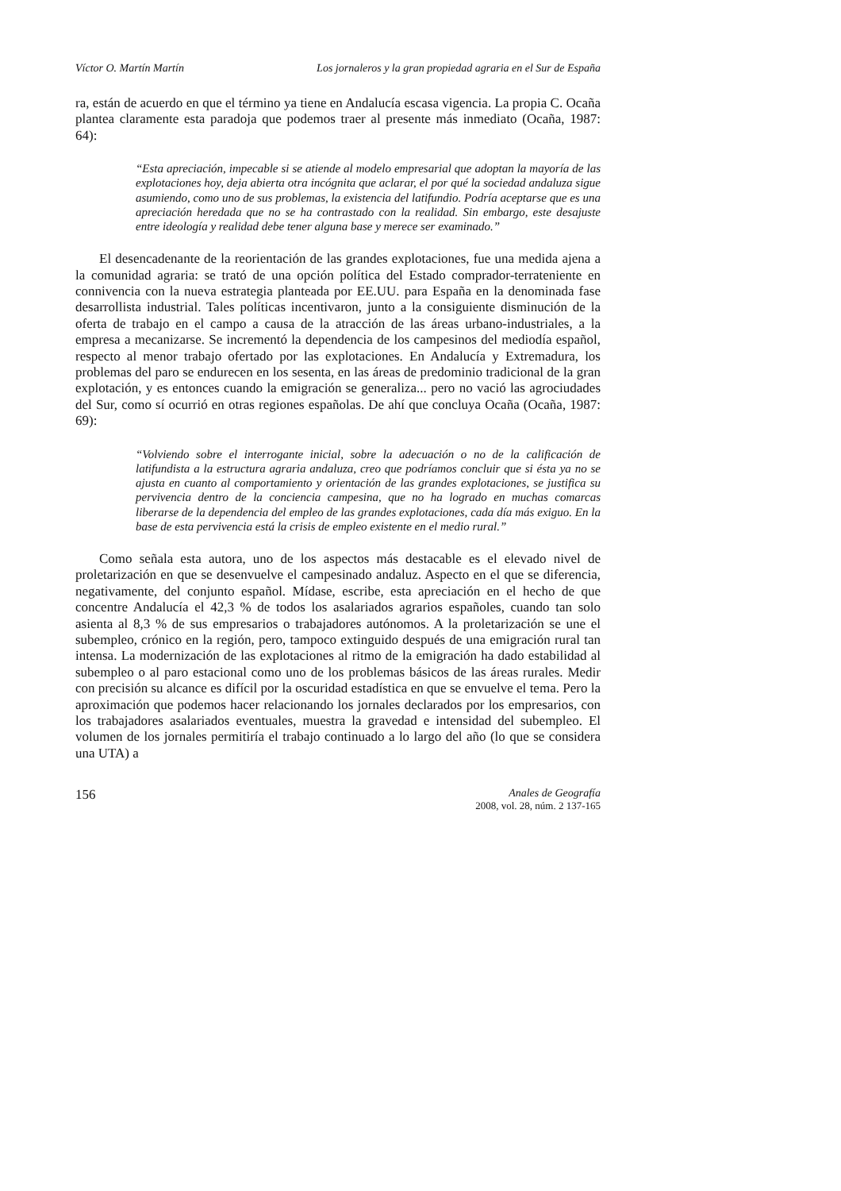Víctor O. Martín Martín Los jornaleros y la gran propiedad agraria en el Sur de España
ra, están de acuerdo en que el término ya tiene en Andalucía escasa vigencia. La propia C. Ocaña plantea claramente esta paradoja que podemos traer al presente más inmediato (Ocaña, 1987: 64):
“Esta apreciación, impecable si se atiende al modelo empresarial que adoptan la mayoría de las explotaciones hoy, deja abierta otra incógnita que aclarar, el por qué la sociedad andaluza sigue asumiendo, como uno de sus problemas, la existencia del latifundio. Podría aceptarse que es una apreciación heredada que no se ha contrastado con la realidad. Sin embargo, este desajuste entre ideología y realidad debe tener alguna base y merece ser examinado.”
El desencadenante de la reorientación de las grandes explotaciones, fue una medida ajena a la comunidad agraria: se trató de una opción política del Estado comprador-terrateniente en connivencia con la nueva estrategia planteada por EE.UU. para España en la denominada fase desarrollista industrial. Tales políticas incentivaron, junto a la consiguiente disminución de la oferta de trabajo en el campo a causa de la atracción de las áreas urbano-industriales, a la empresa a mecanizarse. Se incrementó la dependencia de los campesinos del mediodía español, respecto al menor trabajo ofertado por las explotaciones. En Andalucía y Extremadura, los problemas del paro se endurecen en los sesenta, en las áreas de predominio tradicional de la gran explotación, y es entonces cuando la emigración se generaliza... pero no vació las agrociudades del Sur, como sí ocurrió en otras regiones españolas. De ahí que concluya Ocaña (Ocaña, 1987: 69):
“Volviendo sobre el interrogante inicial, sobre la adecuación o no de la calificación de latifundista a la estructura agraria andaluza, creo que podríamos concluir que si ésta ya no se ajusta en cuanto al comportamiento y orientación de las grandes explotaciones, se justifica su pervivencia dentro de la conciencia campesina, que no ha logrado en muchas comarcas liberarse de la dependencia del empleo de las grandes explotaciones, cada día más exiguo. En la base de esta pervivencia está la crisis de empleo existente en el medio rural.”
Como señala esta autora, uno de los aspectos más destacable es el elevado nivel de proletarización en que se desenvuelve el campesinado andaluz. Aspecto en el que se diferencia, negativamente, del conjunto español. Mídase, escribe, esta apreciación en el hecho de que concentre Andalucía el 42,3 % de todos los asalariados agrarios españoles, cuando tan solo asienta al 8,3 % de sus empresarios o trabajadores autónomos. A la proletarización se une el subempleo, crónico en la región, pero, tampoco extinguido después de una emigración rural tan intensa. La modernización de las explotaciones al ritmo de la emigración ha dado estabilidad al subempleo o al paro estacional como uno de los problemas básicos de las áreas rurales. Medir con precisión su alcance es difícil por la oscuridad estadística en que se envuelve el tema. Pero la aproximación que podemos hacer relacionando los jornales declarados por los empresarios, con los trabajadores asalariados eventuales, muestra la gravedad e intensidad del subempleo. El volumen de los jornales permitiría el trabajo continuado a lo largo del año (lo que se considera una UTA) a
156
Anales de Geografía
2008, vol. 28, núm. 2 137-165